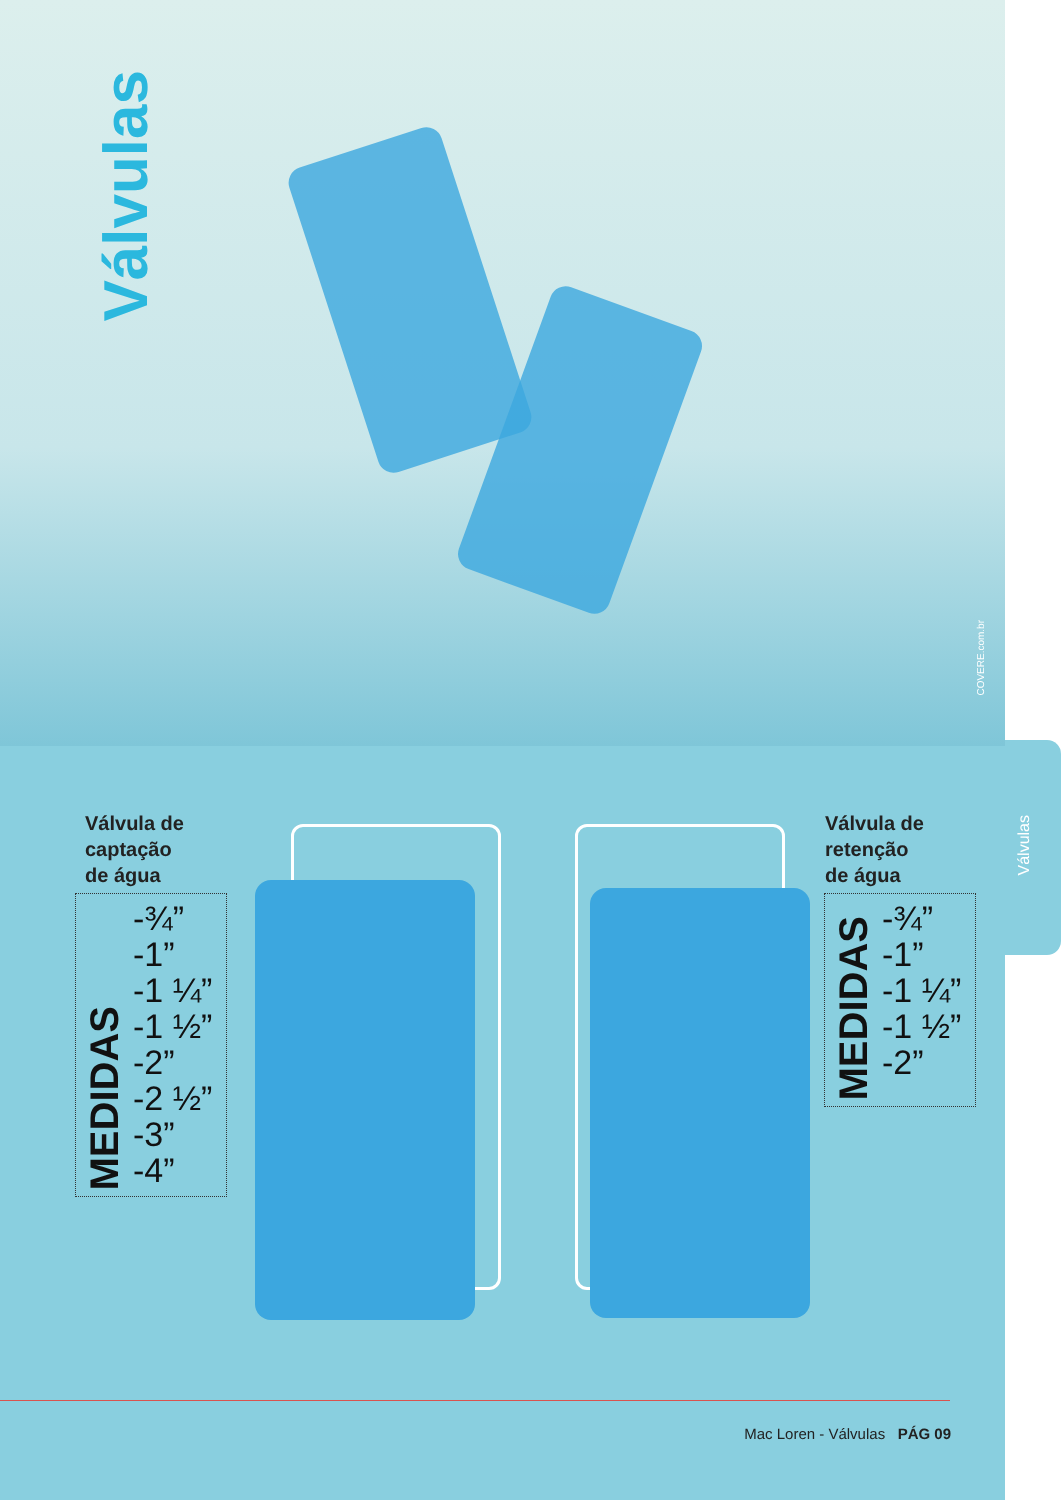Válvulas
COVERE.com.br
Válvulas
Válvula de
captação
de água
MEDIDAS
-¾”
-1”
-1 ¼”
-1 ½”
-2”
-2 ½”
-3”
-4”
Válvula de
retenção
de água
MEDIDAS
-¾”
-1”
-1 ¼”
-1 ½”
-2”
Mac Loren - Válvulas PÁG 09